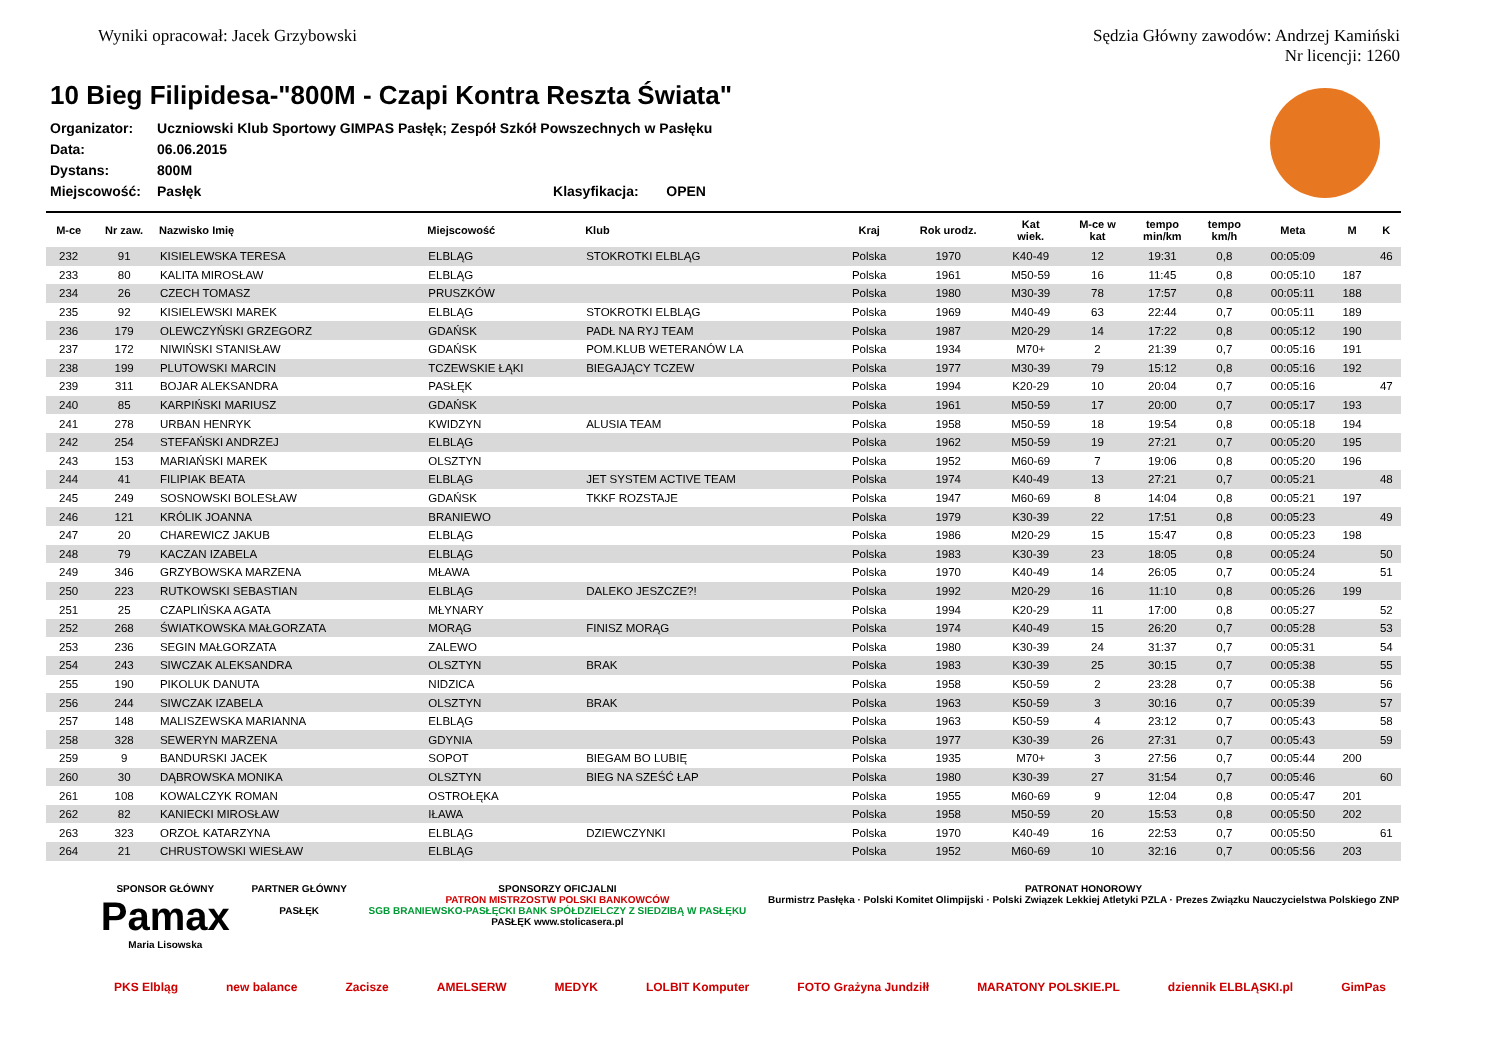Wyniki opracował: Jacek Grzybowski
Sędzia Główny zawodów: Andrzej Kamiński
Nr licencji: 1260
10 Bieg Filipidesa-"800M - Czapi Kontra Reszta Świata"
| Organizator: | Uczniowski Klub Sportowy GIMPAS Pasłęk; Zespół Szkół Powszechnych w Pasłęku | | |
| Data: | 06.06.2015 | | |
| Dystans: | 800M | | |
| Miejscowość: | Pasłęk | Klasyfikacja: | OPEN |
| M-ce | Nr zaw. | Nazwisko Imię | Miejscowość | Klub | Kraj | Rok urodz. | Kat wiek. | M-ce w kat | tempo min/km | tempo km/h | Meta | M | K |
| --- | --- | --- | --- | --- | --- | --- | --- | --- | --- | --- | --- | --- | --- |
| 232 | 91 | KISIELEWSKA TERESA | ELBLĄG | STOKROTKI ELBLĄG | Polska | 1970 | K40-49 | 12 | 19:31 | 0,8 | 00:05:09 | | 46 |
| 233 | 80 | KALITA MIROSŁAW | ELBLĄG | | Polska | 1961 | M50-59 | 16 | 11:45 | 0,8 | 00:05:10 | 187 | |
| 234 | 26 | CZECH TOMASZ | PRUSZKÓW | | Polska | 1980 | M30-39 | 78 | 17:57 | 0,8 | 00:05:11 | 188 | |
| 235 | 92 | KISIELEWSKI MAREK | ELBLĄG | STOKROTKI ELBLĄG | Polska | 1969 | M40-49 | 63 | 22:44 | 0,7 | 00:05:11 | 189 | |
| 236 | 179 | OLEWCZYŃSKI GRZEGORZ | GDAŃSK | PADŁ NA RYJ TEAM | Polska | 1987 | M20-29 | 14 | 17:22 | 0,8 | 00:05:12 | 190 | |
| 237 | 172 | NIWIŃSKI STANISŁAW | GDAŃSK | POM.KLUB WETERANÓW LA | Polska | 1934 | M70+ | 2 | 21:39 | 0,7 | 00:05:16 | 191 | |
| 238 | 199 | PLUTOWSKI MARCIN | TCZEWSKIE ŁĄKI | BIEGAJĄCY TCZEW | Polska | 1977 | M30-39 | 79 | 15:12 | 0,8 | 00:05:16 | 192 | |
| 239 | 311 | BOJAR ALEKSANDRA | PASŁĘK | | Polska | 1994 | K20-29 | 10 | 20:04 | 0,7 | 00:05:16 | | 47 |
| 240 | 85 | KARPIŃSKI MARIUSZ | GDAŃSK | | Polska | 1961 | M50-59 | 17 | 20:00 | 0,7 | 00:05:17 | 193 | |
| 241 | 278 | URBAN HENRYK | KWIDZYN | ALUSIA TEAM | Polska | 1958 | M50-59 | 18 | 19:54 | 0,8 | 00:05:18 | 194 | |
| 242 | 254 | STEFAŃSKI ANDRZEJ | ELBLĄG | | Polska | 1962 | M50-59 | 19 | 27:21 | 0,7 | 00:05:20 | 195 | |
| 243 | 153 | MARIAŃSKI MAREK | OLSZTYN | | Polska | 1952 | M60-69 | 7 | 19:06 | 0,8 | 00:05:20 | 196 | |
| 244 | 41 | FILIPIAK BEATA | ELBLĄG | JET SYSTEM ACTIVE TEAM | Polska | 1974 | K40-49 | 13 | 27:21 | 0,7 | 00:05:21 | | 48 |
| 245 | 249 | SOSNOWSKI BOLESŁAW | GDAŃSK | TKKF ROZSTAJE | Polska | 1947 | M60-69 | 8 | 14:04 | 0,8 | 00:05:21 | 197 | |
| 246 | 121 | KRÓLIK JOANNA | BRANIEWO | | Polska | 1979 | K30-39 | 22 | 17:51 | 0,8 | 00:05:23 | | 49 |
| 247 | 20 | CHAREWICZ JAKUB | ELBLĄG | | Polska | 1986 | M20-29 | 15 | 15:47 | 0,8 | 00:05:23 | 198 | |
| 248 | 79 | KACZAN IZABELA | ELBLĄG | | Polska | 1983 | K30-39 | 23 | 18:05 | 0,8 | 00:05:24 | | 50 |
| 249 | 346 | GRZYBOWSKA MARZENA | MŁAWA | | Polska | 1970 | K40-49 | 14 | 26:05 | 0,7 | 00:05:24 | | 51 |
| 250 | 223 | RUTKOWSKI SEBASTIAN | ELBLĄG | DALEKO JESZCZE?! | Polska | 1992 | M20-29 | 16 | 11:10 | 0,8 | 00:05:26 | 199 | |
| 251 | 25 | CZAPLIŃSKA AGATA | MŁYNARY | | Polska | 1994 | K20-29 | 11 | 17:00 | 0,8 | 00:05:27 | | 52 |
| 252 | 268 | ŚWIATKOWSKA MAŁGORZATA | MORĄG | FINISZ MORĄG | Polska | 1974 | K40-49 | 15 | 26:20 | 0,7 | 00:05:28 | | 53 |
| 253 | 236 | SEGIN MAŁGORZATA | ZALEWO | | Polska | 1980 | K30-39 | 24 | 31:37 | 0,7 | 00:05:31 | | 54 |
| 254 | 243 | SIWCZAK ALEKSANDRA | OLSZTYN | BRAK | Polska | 1983 | K30-39 | 25 | 30:15 | 0,7 | 00:05:38 | | 55 |
| 255 | 190 | PIKOLUK DANUTA | NIDZICA | | Polska | 1958 | K50-59 | 2 | 23:28 | 0,7 | 00:05:38 | | 56 |
| 256 | 244 | SIWCZAK IZABELA | OLSZTYN | BRAK | Polska | 1963 | K50-59 | 3 | 30:16 | 0,7 | 00:05:39 | | 57 |
| 257 | 148 | MALISZEWSKA MARIANNA | ELBLĄG | | Polska | 1963 | K50-59 | 4 | 23:12 | 0,7 | 00:05:43 | | 58 |
| 258 | 328 | SEWERYN MARZENA | GDYNIA | | Polska | 1977 | K30-39 | 26 | 27:31 | 0,7 | 00:05:43 | | 59 |
| 259 | 9 | BANDURSKI JACEK | SOPOT | BIEGAM BO LUBIĘ | Polska | 1935 | M70+ | 3 | 27:56 | 0,7 | 00:05:44 | 200 | |
| 260 | 30 | DĄBROWSKA MONIKA | OLSZTYN | BIEG NA SZEŚĆ ŁAP | Polska | 1980 | K30-39 | 27 | 31:54 | 0,7 | 00:05:46 | | 60 |
| 261 | 108 | KOWALCZYK ROMAN | OSTROŁĘKA | | Polska | 1955 | M60-69 | 9 | 12:04 | 0,8 | 00:05:47 | 201 | |
| 262 | 82 | KANIECKI MIROSŁAW | IŁAWA | | Polska | 1958 | M50-59 | 20 | 15:53 | 0,8 | 00:05:50 | 202 | |
| 263 | 323 | ORZOŁ KATARZYNA | ELBLĄG | DZIEWCZYNKI | Polska | 1970 | K40-49 | 16 | 22:53 | 0,7 | 00:05:50 | | 61 |
| 264 | 21 | CHRUSTOWSKI WIESŁAW | ELBLĄG | | Polska | 1952 | M60-69 | 10 | 32:16 | 0,7 | 00:05:56 | 203 | |
SPONSOR GŁÓWNY
Pamax
Maria Lisowska
PARTNER GŁÓWNY
PASŁĘK
SPONSORZY OFICJALNI
PATRON MISTRZOSTW POLSKI BANKOWCÓW
SGB BRANIEWSKO-PASŁĘCKI BANK SPÓŁDZIELCZY Z SIEDZIBĄ W PASŁĘKU
PASŁĘK www.stolicasera.pl
PATRONAT HONOROWY
Burmistrz Pasłęka · Polski Komitet Olimpijski · Polski Związek Lekkiej Atletyki PZLA · Prezes Związku Nauczycielstwa Polskiego ZNP
PKS Elbląg new balance Zacisze AMELSERW MEDYK LOLBIT Komputer FOTO Grażyna Jundziłł MARATONY POLSKIE.PL dziennik ELBLĄSKI.pl GimPas